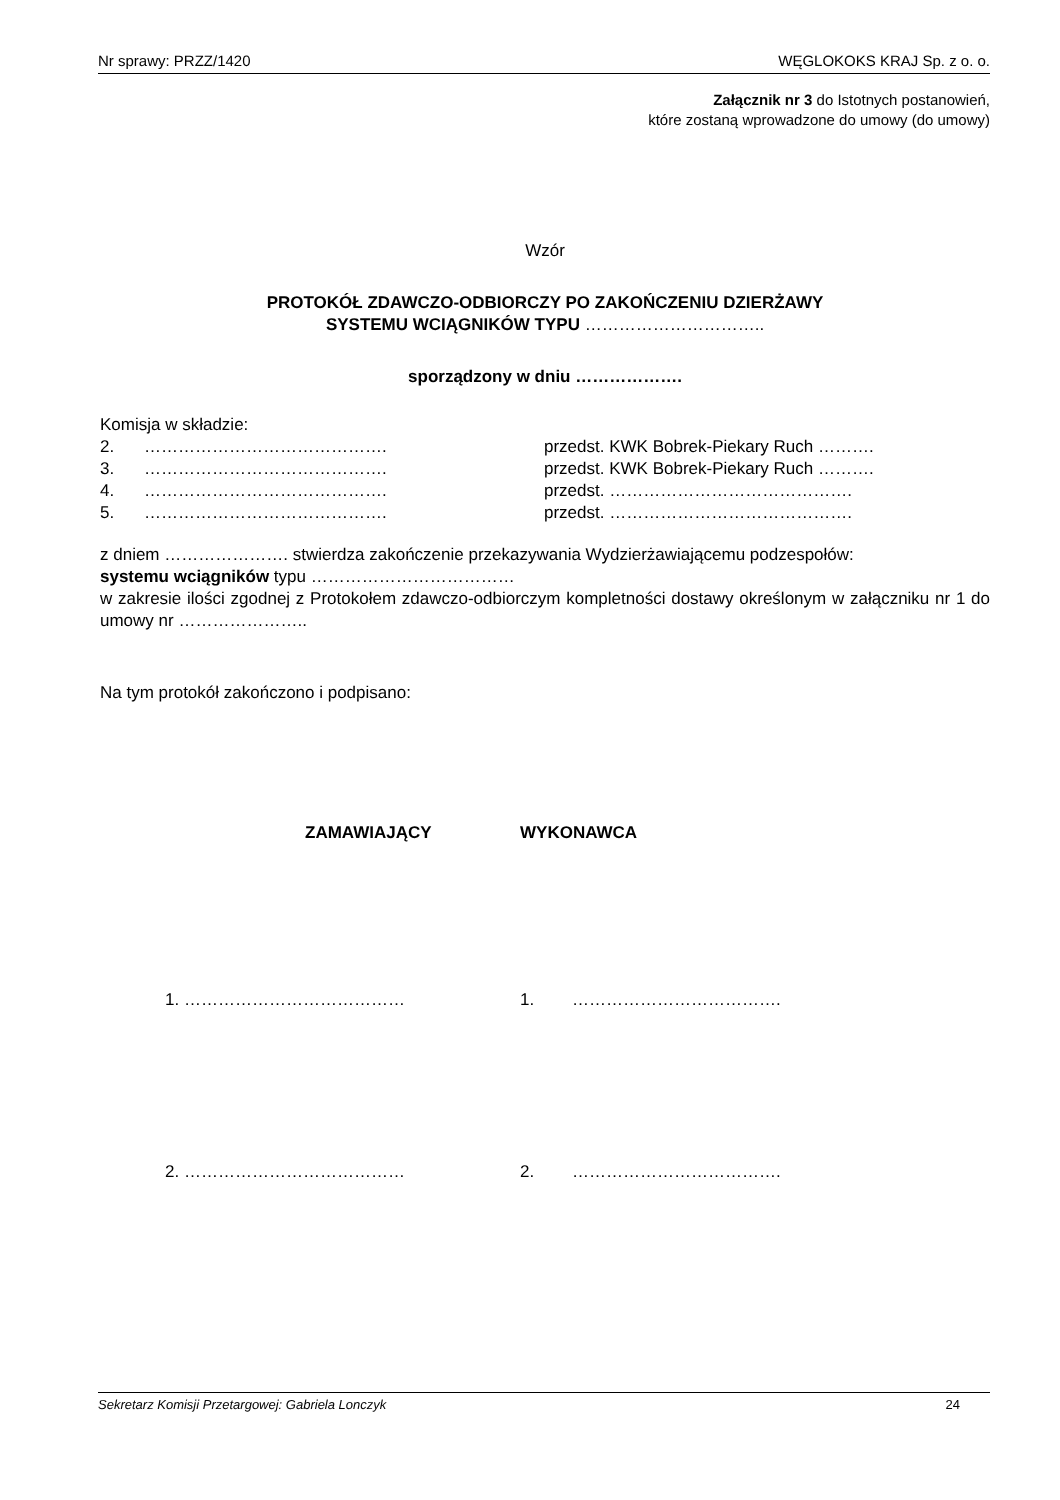Nr sprawy: PRZZ/1420 WĘGLOKOKS KRAJ Sp. z o. o.
Załącznik nr 3 do Istotnych postanowień,
które zostaną wprowadzone do umowy (do umowy)
Wzór
PROTOKÓŁ ZDAWCZO-ODBIORCZY PO ZAKOŃCZENIU DZIERŻAWY
SYSTEMU WCIĄGNIKÓW TYPU …………………………..
sporządzony w dniu ……………….
Komisja w składzie:
2. ……………………………………. przedst. KWK Bobrek-Piekary Ruch ……….
3. ……………………………………. przedst. KWK Bobrek-Piekary Ruch ……….
4. ……………………………………. przedst. …………………………………….
5. ……………………………………. przedst. …………………………………….
z dniem …………………. stwierdza zakończenie przekazywania Wydzierżawiającemu podzespołów:
systemu wciągników typu ………………………………
w zakresie ilości zgodnej z Protokołem zdawczo-odbiorczym kompletności dostawy określonym w załączniku nr 1 do umowy nr …………………..
Na tym protokół zakończono i podpisano:
ZAMAWIAJĄCY WYKONAWCA
1. ………………………………… 1. ……………………………….
2. ………………………………… 2. ……………………………….
Sekretarz Komisji Przetargowej: Gabriela Lonczyk 24